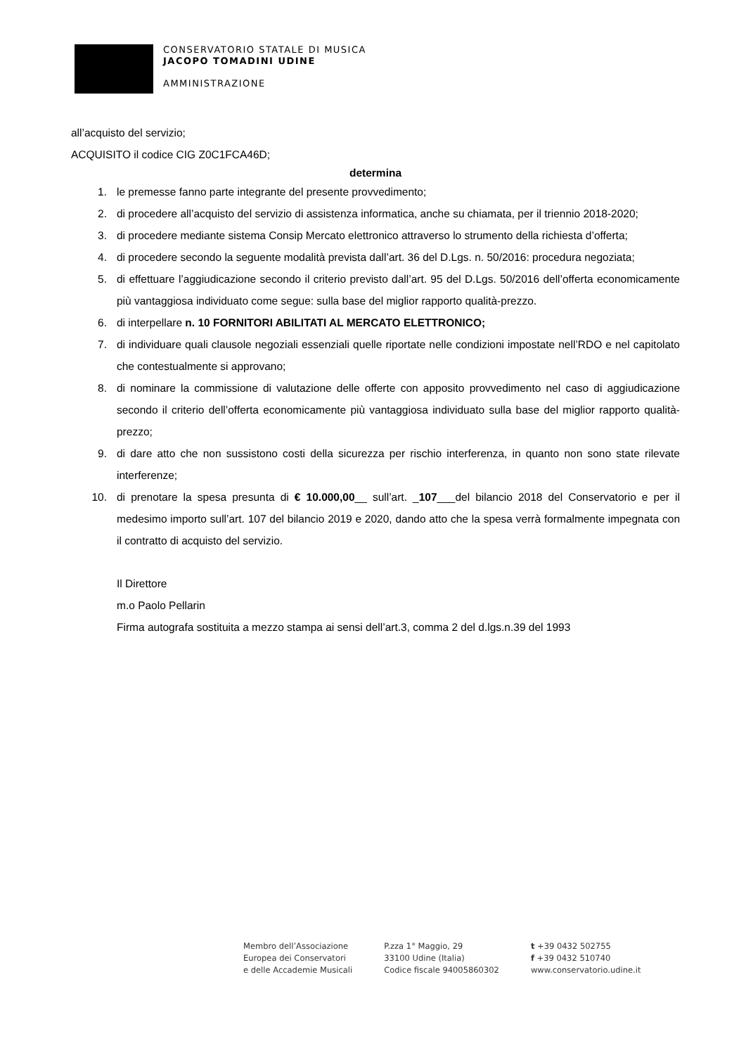CONSERVATORIO STATALE DI MUSICA
JACOPO TOMADINI UDINE
AMMINISTRAZIONE
all’acquisto del servizio;
ACQUISITO il codice CIG Z0C1FCA46D;
determina
1. le premesse fanno parte integrante del presente provvedimento;
2. di procedere all’acquisto del servizio di assistenza informatica, anche su chiamata, per il triennio 2018-2020;
3. di procedere mediante sistema Consip Mercato elettronico attraverso lo strumento della richiesta d’offerta;
4. di procedere secondo la seguente modalità prevista dall’art. 36 del D.Lgs. n. 50/2016: procedura negoziata;
5. di effettuare l’aggiudicazione secondo il criterio previsto dall’art. 95 del D.Lgs. 50/2016 dell’offerta economicamente più vantaggiosa individuato come segue: sulla base del miglior rapporto qualità-prezzo.
6. di interpellare n. 10 FORNITORI ABILITATI AL MERCATO ELETTRONICO;
7. di individuare quali clausole negoziali essenziali quelle riportate nelle condizioni impostate nell’RDO e nel capitolato che contestualmente si approvano;
8. di nominare la commissione di valutazione delle offerte con apposito provvedimento nel caso di aggiudicazione secondo il criterio dell’offerta economicamente più vantaggiosa individuato sulla base del miglior rapporto qualità-prezzo;
9. di dare atto che non sussistono costi della sicurezza per rischio interferenza, in quanto non sono state rilevate interferenze;
10. di prenotare la spesa presunta di € 10.000,00__ sull’art. _107___del bilancio 2018 del Conservatorio e per il medesimo importo sull’art. 107 del bilancio 2019 e 2020, dando atto che la spesa verrà formalmente impegnata con il contratto di acquisto del servizio.
Il Direttore
m.o Paolo Pellarin
Firma autografa sostituita a mezzo stampa ai sensi dell’art.3, comma 2 del d.lgs.n.39 del 1993
Membro dell’Associazione
Europea dei Conservatori
e delle Accademie Musicali
P.zza 1° Maggio, 29
33100 Udine (Italia)
Codice fiscale 94005860302
t +39 0432 502755
f +39 0432 510740
www.conservatorio.udine.it